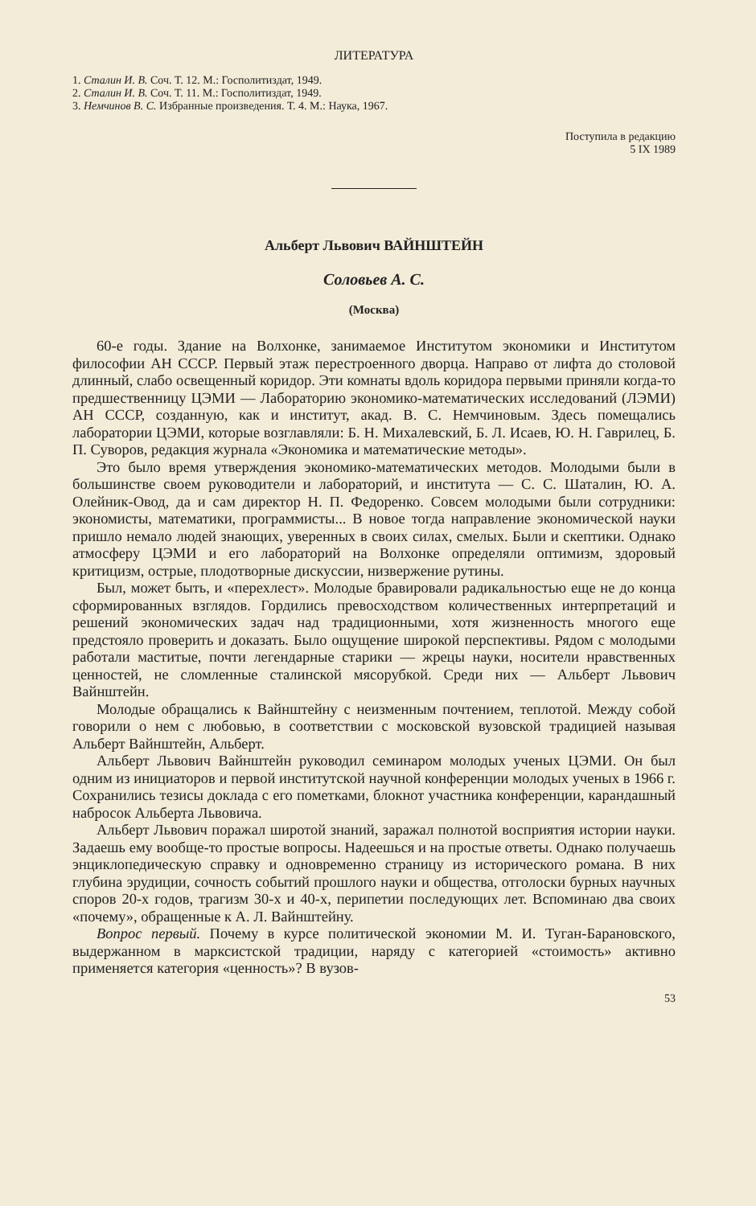ЛИТЕРАТУРА
1. Сталин И. В. Соч. Т. 12. М.: Госполитиздат, 1949.
2. Сталин И. В. Соч. Т. 11. М.: Госполитиздат, 1949.
3. Немчинов В. С. Избранные произведения. Т. 4. М.: Наука, 1967.
Поступила в редакцию
5 IX 1989
Альберт Львович ВАЙНШТЕЙН
Соловьев А. С.
(Москва)
60-е годы. Здание на Волхонке, занимаемое Институтом экономики и Институтом философии АН СССР. Первый этаж перестроенного дворца. Направо от лифта до столовой длинный, слабо освещенный коридор. Эти комнаты вдоль коридора первыми приняли когда-то предшественницу ЦЭМИ — Лабораторию экономико-математических исследований (ЛЭМИ) АН СССР, созданную, как и институт, акад. В. С. Немчиновым. Здесь помещались лаборатории ЦЭМИ, которые возглавляли: Б. Н. Михалевский, Б. Л. Исаев, Ю. Н. Гаврилец, Б. П. Суворов, редакция журнала «Экономика и математические методы».
Это было время утверждения экономико-математических методов. Молодыми были в большинстве своем руководители и лабораторий, и института — С. С. Шаталин, Ю. А. Олейник-Овод, да и сам директор Н. П. Федоренко. Совсем молодыми были сотрудники: экономисты, математики, программисты... В новое тогда направление экономической науки пришло немало людей знающих, уверенных в своих силах, смелых. Были и скептики. Однако атмосферу ЦЭМИ и его лабораторий на Волхонке определяли оптимизм, здоровый критицизм, острые, плодотворные дискуссии, низвержение рутины.
Был, может быть, и «перехлест». Молодые бравировали радикальностью еще не до конца сформированных взглядов. Гордились превосходством количественных интерпретаций и решений экономических задач над традиционными, хотя жизненность многого еще предстояло проверить и доказать. Было ощущение широкой перспективы. Рядом с молодыми работали маститые, почти легендарные старики — жрецы науки, носители нравственных ценностей, не сломленные сталинской мясорубкой. Среди них — Альберт Львович Вайнштейн.
Молодые обращались к Вайнштейну с неизменным почтением, теплотой. Между собой говорили о нем с любовью, в соответствии с московской вузовской традицией называя Альберт Вайнштейн, Альберт.
Альберт Львович Вайнштейн руководил семинаром молодых ученых ЦЭМИ. Он был одним из инициаторов и первой институтской научной конференции молодых ученых в 1966 г. Сохранились тезисы доклада с его пометками, блокнот участника конференции, карандашный набросок Альберта Львовича.
Альберт Львович поражал широтой знаний, заражал полнотой восприятия истории науки. Задаешь ему вообще-то простые вопросы. Надеешься и на простые ответы. Однако получаешь энциклопедическую справку и одновременно страницу из исторического романа. В них глубина эрудиции, сочность событий прошлого науки и общества, отголоски бурных научных споров 20-х годов, трагизм 30-х и 40-х, перипетии последующих лет. Вспоминаю два своих «почему», обращенные к А. Л. Вайнштейну.
Вопрос первый. Почему в курсе политической экономии М. И. Туган-Барановского, выдержанном в марксистской традиции, наряду с категорией «стоимость» активно применяется категория «ценность»? В вузов-
53